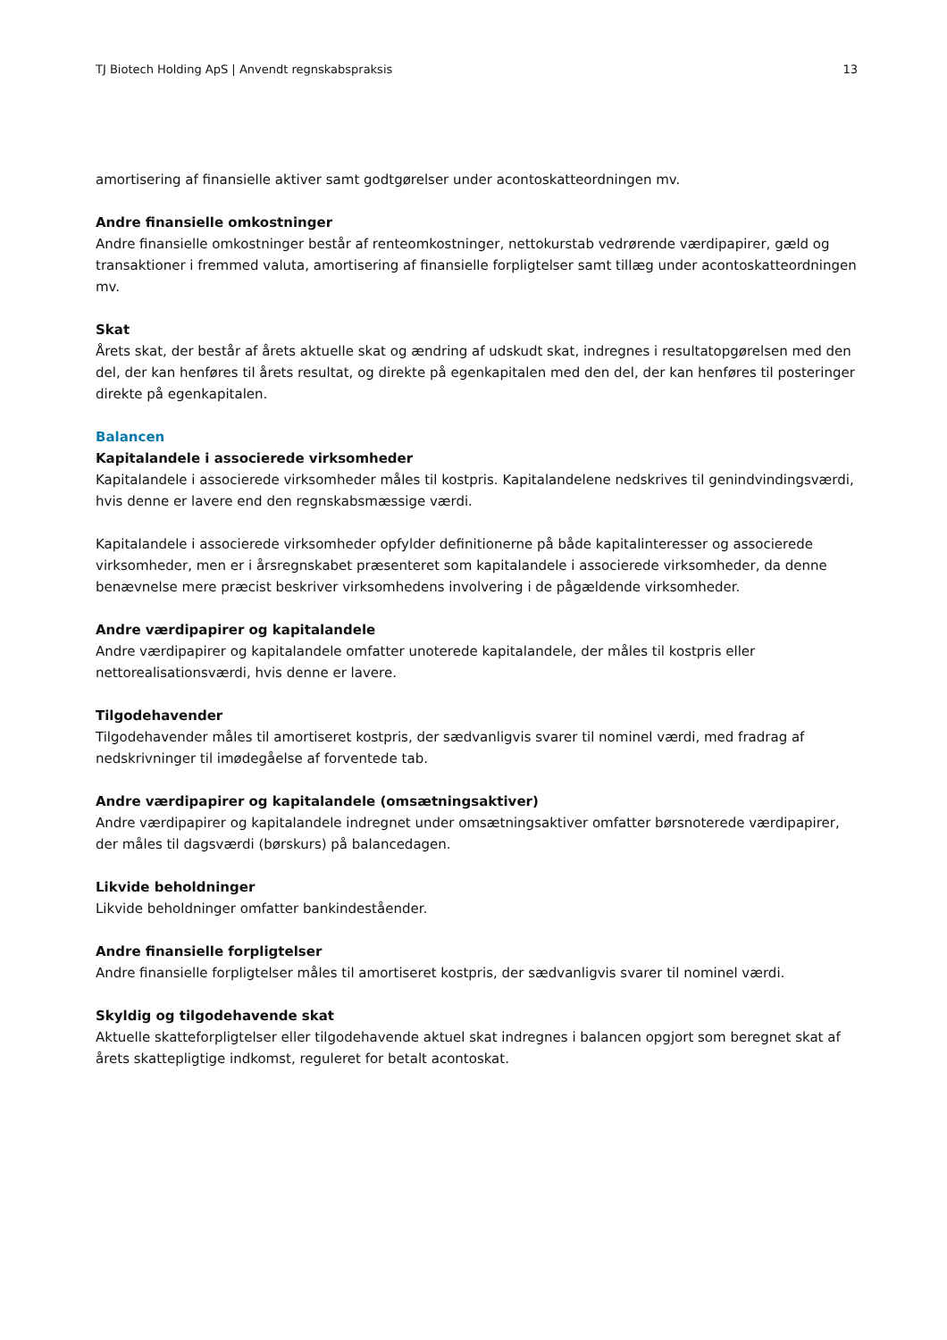TJ Biotech Holding ApS | Anvendt regnskabspraksis 13
amortisering af finansielle aktiver samt godtgørelser under acontoskatteordningen mv.
Andre finansielle omkostninger
Andre finansielle omkostninger består af renteomkostninger, nettokurstab vedrørende værdipapirer, gæld og transaktioner i fremmed valuta, amortisering af finansielle forpligtelser samt tillæg under acontoskatteordningen mv.
Skat
Årets skat, der består af årets aktuelle skat og ændring af udskudt skat, indregnes i resultatopgørelsen med den del, der kan henføres til årets resultat, og direkte på egenkapitalen med den del, der kan henføres til posteringer direkte på egenkapitalen.
Balancen
Kapitalandele i associerede virksomheder
Kapitalandele i associerede virksomheder måles til kostpris. Kapitalandelene nedskrives til genindvindingsværdi, hvis denne er lavere end den regnskabsmæssige værdi.
Kapitalandele i associerede virksomheder opfylder definitionerne på både kapitalinteresser og associerede virksomheder, men er i årsregnskabet præsenteret som kapitalandele i associerede virksomheder, da denne benævnelse mere præcist beskriver virksomhedens involvering i de pågældende virksomheder.
Andre værdipapirer og kapitalandele
Andre værdipapirer og kapitalandele omfatter unoterede kapitalandele, der måles til kostpris eller nettorealisationsværdi, hvis denne er lavere.
Tilgodehavender
Tilgodehavender måles til amortiseret kostpris, der sædvanligvis svarer til nominel værdi, med fradrag af nedskrivninger til imødegåelse af forventede tab.
Andre værdipapirer og kapitalandele (omsætningsaktiver)
Andre værdipapirer og kapitalandele indregnet under omsætningsaktiver omfatter børsnoterede værdipapirer, der måles til dagsværdi (børskurs) på balancedagen.
Likvide beholdninger
Likvide beholdninger omfatter bankindeståender.
Andre finansielle forpligtelser
Andre finansielle forpligtelser måles til amortiseret kostpris, der sædvanligvis svarer til nominel værdi.
Skyldig og tilgodehavende skat
Aktuelle skatteforpligtelser eller tilgodehavende aktuel skat indregnes i balancen opgjort som beregnet skat af årets skattepligtige indkomst, reguleret for betalt acontoskat.